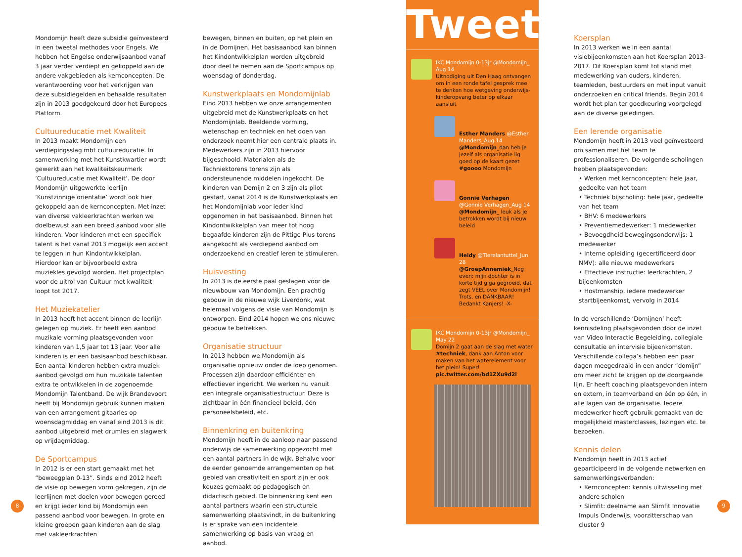Mondomijn heeft deze subsidie geïnvesteerd in een tweetal methodes voor Engels. We hebben het Engelse onderwijsaanbod vanaf 3 jaar verder verdiept en gekoppeld aan de andere vakgebieden als kernconcepten. De verantwoording voor het verkrijgen van deze subsidiegelden en behaalde resultaten zijn in 2013 goedgekeurd door het Europees Platform.
Cultuureducatie met Kwaliteit
In 2013 maakt Mondomijn een verdiepingsslag mbt cultuureducatie. In samenwerking met het Kunstkwartier wordt gewerkt aan het kwaliteitskeurmerk ‘Cultuureducatie met Kwaliteit’. De door Mondomijn uitgewerkte leerlijn ‘Kunstzinnige oriëntatie’ wordt ook hier gekoppeld aan de kernconcepten. Met inzet van diverse vakleerkrachten werken we doelbewust aan een breed aanbod voor alle kinderen. Voor kinderen met een specifiek talent is het vanaf 2013 mogelijk een accent te leggen in hun Kindontwikkelplan. Hierdoor kan er bijvoorbeeld extra muziekles gevolgd worden. Het projectplan voor de uitrol van Cultuur met kwaliteit loopt tot 2017.
Het Muziekatelier
In 2013 heeft het accent binnen de leerlijn gelegen op muziek. Er heeft een aanbod muzikale vorming plaatsgevonden voor kinderen van 1,5 jaar tot 13 jaar. Voor alle kinderen is er een basisaanbod beschikbaar. Een aantal kinderen hebben extra muziek aanbod gevolgd om hun muzikale talenten extra te ontwikkelen in de zogenoemde Mondomijn Talentband. De wijk Brandevoort heeft bij Mondomijn gebruik kunnen maken van een arrangement gitaarles op woensdagmiddag en vanaf eind 2013 is dit aanbod uitgebreid met drumles en slagwerk op vrijdagmiddag.
De Sportcampus
In 2012 is er een start gemaakt met het “beweegplan 0-13”. Sinds eind 2012 heeft de visie op bewegen vorm gekregen, zijn de leerlijnen met doelen voor bewegen gereed en krijgt ieder kind bij Mondomijn een passend aanbod voor bewegen. In grote en kleine groepen gaan kinderen aan de slag met vakleerkrachten
bewegen, binnen en buiten, op het plein en in de Domijnen. Het basisaanbod kan binnen het Kindontwikkelplan worden uitgebreid door deel te nemen aan de Sportcampus op woensdag of donderdag.
Kunstwerkplaats en Mondomijnlab
Eind 2013 hebben we onze arrangementen uitgebreid met de Kunstwerkplaats en het Mondomijnlab. Beeldende vorming, wetenschap en techniek en het doen van onderzoek neemt hier een centrale plaats in. Medewerkers zijn in 2013 hiervoor bijgeschoold. Materialen als de Techniektorens torens zijn als ondersteunende middelen ingekocht. De kinderen van Domijn 2 en 3 zijn als pilot gestart, vanaf 2014 is de Kunstwerkplaats en het Mondomijnlab voor ieder kind opgenomen in het basisaanbod. Binnen het Kindontwikkelplan van meer tot hoog begaafde kinderen zijn de Pittige Plus torens aangekocht als verdiepend aanbod om onderzoekend en creatief leren te stimuleren.
Huisvesting
In 2013 is de eerste paal geslagen voor de nieuwbouw van Mondomijn. Een prachtig gebouw in de nieuwe wijk Liverdonk, wat helemaal volgens de visie van Mondomijn is ontworpen. Eind 2014 hopen we ons nieuwe gebouw te betrekken.
Organisatie structuur
In 2013 hebben we Mondomijn als organisatie opnieuw onder de loep genomen. Processen zijn daardoor efficiënter en effectiever ingericht. We werken nu vanuit een integrale organisatiestructuur. Deze is zichtbaar in één financieel beleid, één personeelsbeleid, etc.
Binnenkring en buitenkring
Mondomijn heeft in de aanloop naar passend onderwijs de samenwerking opgezocht met een aantal partners in de wijk. Behalve voor de eerder genoemde arrangementen op het gebied van creativiteit en sport zijn er ook keuzes gemaakt op pedagogisch en didactisch gebied. De binnenkring kent een aantal partners waarin een structurele samenwerking plaatsvindt, in de buitenkring is er sprake van een incidentele samenwerking op basis van vraag en aanbod.
Tweets
IKC Mondomijn 0-13jr @Mondomijn_
Aug 14
Uitnodiging uit Den Haag ontvangen om in een ronde tafel gesprek mee te denken hoe wetgeving onderwijs-kinderopvang beter op elkaar aansluit
Esther Manders @Esther Manders_Aug 14
@Mondomijn_dan heb je jezelf als organisatie iig goed op de kaart gezet #goooo Mondomijn
Gonnie Verhagen @Gonnie Verhagen_Aug 14
@Mondomijn_ leuk als je betrokken wordt bij nieuw beleid
Heidy @Tierelantuttel_Jun 28
@GroepAnnemiek_Nog even: mijn dochter is in korte tijd giga gegroeid, dat zegt VEEL over Mondomijn! Trots, en DANKBAAR! Bedankt Kanjers! -X-
IKC Mondomijn 0-13jr @Mondomijn_
May 22
Domijn 2 gaat aan de slag met water #techniek, dank aan Anton voor maken van het waterelement voor het plein! Super! pic.twitter.com/bd1ZXu9d2l
Koersplan
In 2013 werken we in een aantal visiebijeenkomsten aan het Koersplan 2013-2017. Dit Koersplan komt tot stand met medewerking van ouders, kinderen, teamleden, bestuurders en met input vanuit onderzoeken en critical friends. Begin 2014 wordt het plan ter goedkeuring voorgelegd aan de diverse geledingen.
Een lerende organisatie
Mondomijn heeft in 2013 veel geïnvesteerd om samen met het team te professionaliseren. De volgende scholingen hebben plaatsgevonden:
• Werken met kernconcepten: hele jaar, gedeelte van het team
• Techniek bijscholing: hele jaar, gedeelte van het team
• BHV: 6 medewerkers
• Preventiemedewerker: 1 medewerker
• Bevoegdheid bewegingsonderwijs: 1 medewerker
• Interne opleiding (gecertificeerd door NMV): alle nieuwe medewerkers
• Effectieve instructie: leerkrachten, 2 bijeenkomsten
• Hostmanship, iedere medewerker startbijeenkomst, vervolg in 2014
In de verschillende ‘Domijnen’ heeft kennisdeling plaatsgevonden door de inzet van Video Interactie Begeleiding, collegiale consultatie en intervisie bijeenkomsten. Verschillende collega’s hebben een paar dagen meegedraaid in een ander “domijn” om meer zicht te krijgen op de doorgaande lijn. Er heeft coaching plaatsgevonden intern en extern, in teamverband en één op één, in alle lagen van de organisatie. Iedere medewerker heeft gebruik gemaakt van de mogelijkheid masterclasses, lezingen etc. te bezoeken.
Kennis delen
Mondomijn heeft in 2013 actief geparticipeerd in de volgende netwerken en samenwerkingsverbanden:
• Kernconcepten: kennis uitwisseling met andere scholen
• Slimfit: deelname aan Slimfit Innovatie Impuls Onderwijs, voorzitterschap van cluster 9
8 9